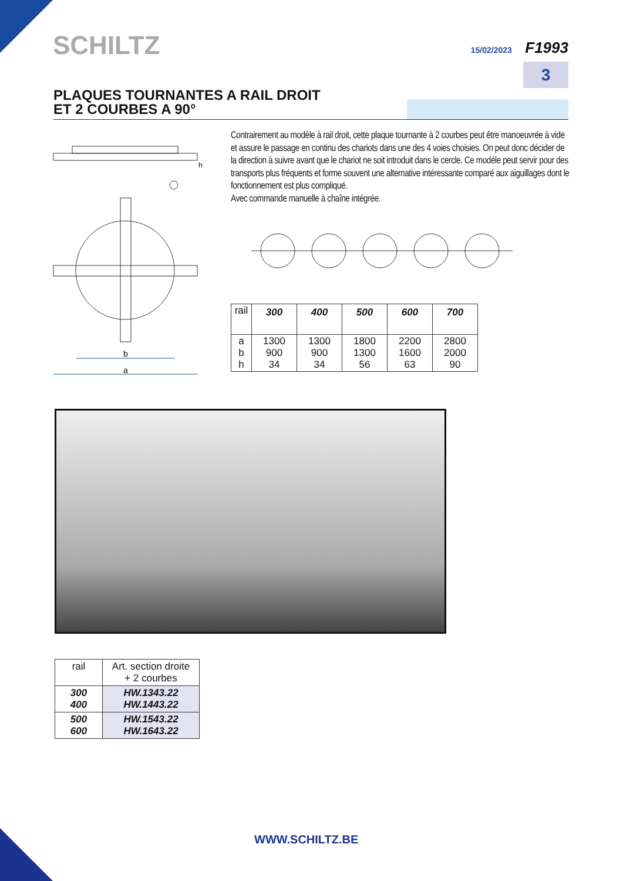SCHILTZ 15/02/2023 F1993
3
PLAQUES TOURNANTES A RAIL DROIT
ET 2 COURBES A 90°
b
a
h
Contrairement au modèle à rail droit, cette plaque tournante à 2 courbes peut être manoeuvrée à vide et assure le passage en continu des chariots dans une des 4 voies choisies. On peut donc décider de la direction à suivre avant que le chariot ne soit introduit dans le cercle. Ce modèle peut servir pour des transports plus fréquents et forme souvent une alternative intéressante comparé aux aiguillages dont le fonctionnement est plus compliqué.
Avec commande manuelle à chaîne intégrée.
| rail | 300 | 400 | 500 | 600 | 700 |
| a b h | 1300 900 34 | 1300 900 34 | 1800 1300 56 | 2200 1600 63 | 2800 2000 90 |
| rail | Art. section droite + 2 courbes |
| 300 400 | HW.1343.22 HW.1443.22 |
| 500 600 | HW.1543.22 HW.1643.22 |
WWW.SCHILTZ.BE